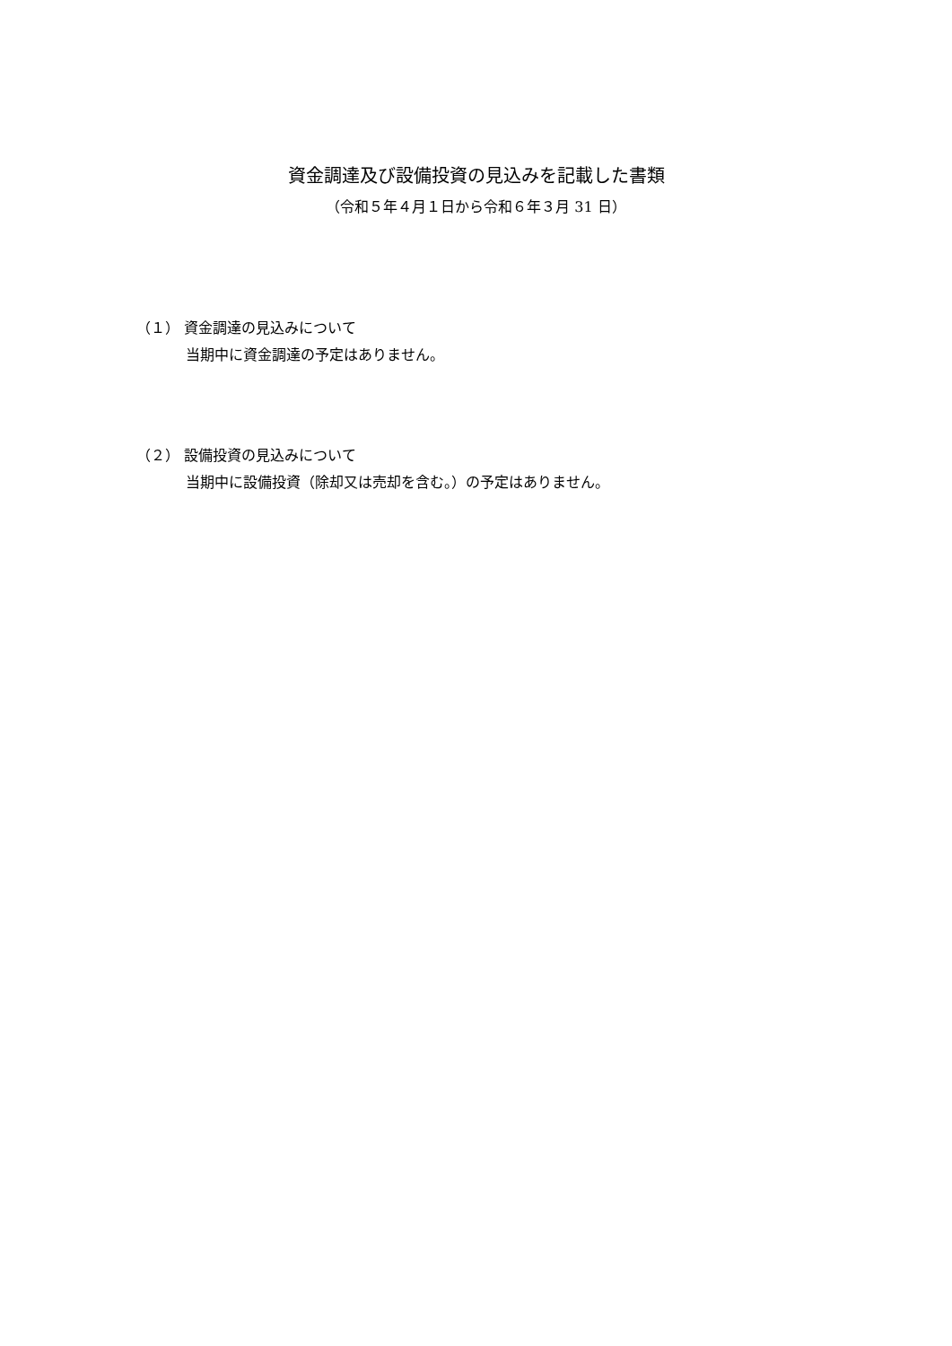資金調達及び設備投資の見込みを記載した書類
（令和５年４月１日から令和６年３月 31 日）
（１） 資金調達の見込みについて
当期中に資金調達の予定はありません。
（２） 設備投資の見込みについて
当期中に設備投資（除却又は売却を含む。）の予定はありません。